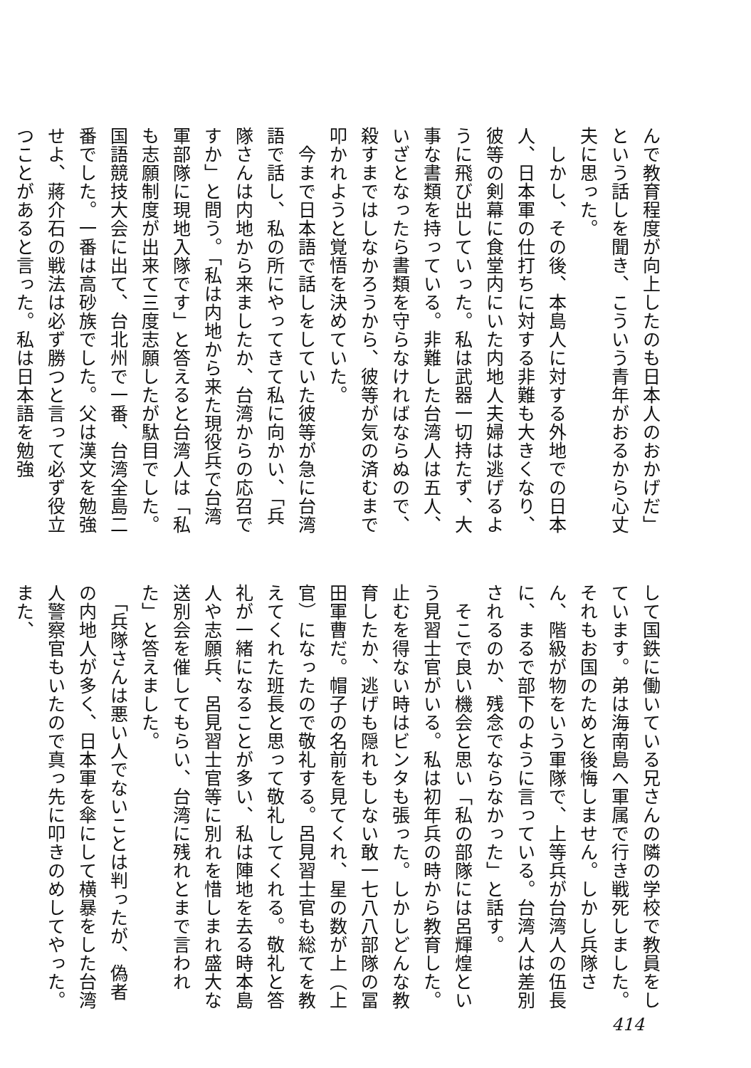んで教育程度が向上したのも日本人のおかげだ」という話しを聞き、こういう青年がおるから心丈夫に思った。
　しかし、その後、本島人に対する外地での日本人、日本軍の仕打ちに対する非難も大きくなり、彼等の剣幕に食堂内にいた内地人夫婦は逃げるように飛び出していった。私は武器一切持たず、大事な書類を持っている。非難した台湾人は五人、いざとなったら書類を守らなければならぬので、殺すまではしなかろうから、彼等が気の済むまで叩かれようと覚悟を決めていた。
　今まで日本語で話しをしていた彼等が急に台湾語で話し、私の所にやってきて私に向かい、「兵隊さんは内地から来ましたか、台湾からの応召ですか」と問う。「私は内地から来た現役兵で台湾軍部隊に現地入隊です」と答えると台湾人は「私も志願制度が出来て三度志願したが駄目でした。国語競技大会に出て、台北州で一番、台湾全島二番でした。一番は高砂族でした。父は漢文を勉強せよ、蔣介石の戦法は必ず勝つと言って必ず役立つことがあると言った。私は日本語を勉強
して国鉄に働いている兄さんの隣の学校で教員をしています。弟は海南島へ軍属で行き戦死しました。それもお国のためと後悔しません。しかし兵隊さん、階級が物をいう軍隊で、上等兵が台湾人の伍長に、まるで部下のように言っている。台湾人は差別されるのか、残念でならなかった」と話す。
　そこで良い機会と思い「私の部隊には呂輝煌という見習士官がいる。私は初年兵の時から教育した。止むを得ない時はビンタも張った。しかしどんな教育したか、逃げも隠れもしない敢一七八八部隊の冨田軍曹だ。帽子の名前を見てくれ、星の数が上（上官）になったので敬礼する。呂見習士官も総てを教えてくれた班長と思って敬礼してくれる。敬礼と答礼が一緒になることが多い、私は陣地を去る時本島人や志願兵、呂見習士官等に別れを惜しまれ盛大な送別会を催してもらい、台湾に残れとまで言われた」と答えました。
　「兵隊さんは悪い人でないことは判ったが、偽者の内地人が多く、日本軍を傘にして横暴をした台湾人警察官もいたので真っ先に叩きのめしてやった。また、
414